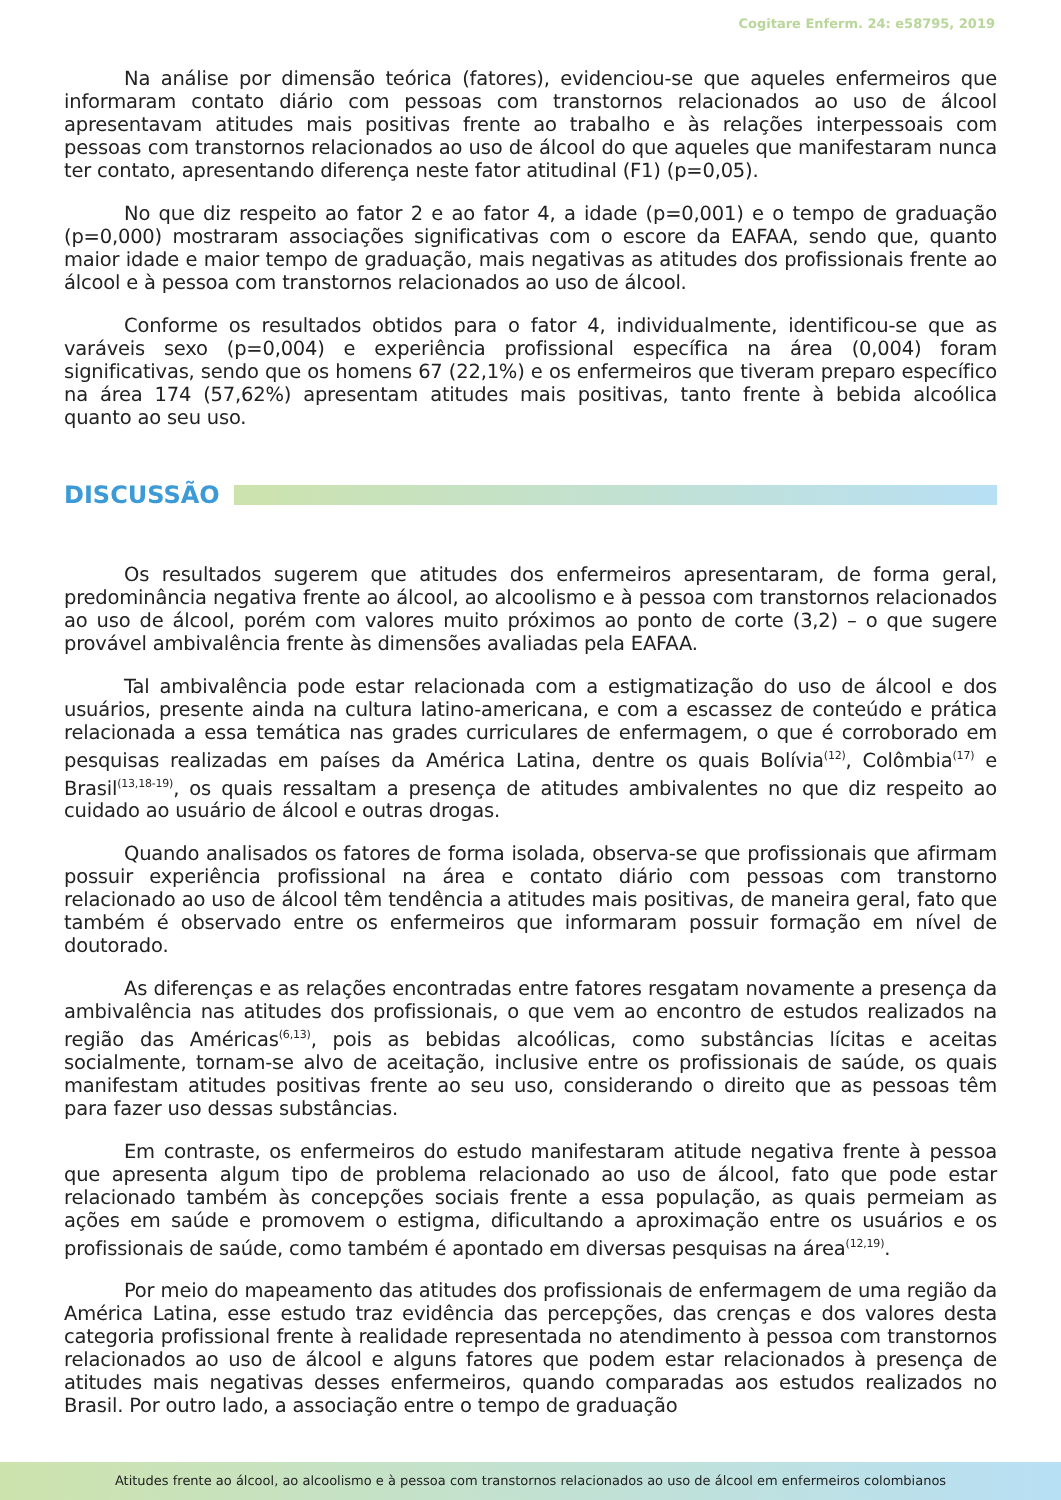Cogitare Enferm. 24: e58795, 2019
Na análise por dimensão teórica (fatores), evidenciou-se que aqueles enfermeiros que informaram contato diário com pessoas com transtornos relacionados ao uso de álcool apresentavam atitudes mais positivas frente ao trabalho e às relações interpessoais com pessoas com transtornos relacionados ao uso de álcool do que aqueles que manifestaram nunca ter contato, apresentando diferença neste fator atitudinal (F1) (p=0,05).
No que diz respeito ao fator 2 e ao fator 4, a idade (p=0,001) e o tempo de graduação (p=0,000) mostraram associações significativas com o escore da EAFAA, sendo que, quanto maior idade e maior tempo de graduação, mais negativas as atitudes dos profissionais frente ao álcool e à pessoa com transtornos relacionados ao uso de álcool.
Conforme os resultados obtidos para o fator 4, individualmente, identificou-se que as varáveis sexo (p=0,004) e experiência profissional específica na área (0,004) foram significativas, sendo que os homens 67 (22,1%) e os enfermeiros que tiveram preparo específico na área 174 (57,62%) apresentam atitudes mais positivas, tanto frente à bebida alcoólica quanto ao seu uso.
DISCUSSÃO
Os resultados sugerem que atitudes dos enfermeiros apresentaram, de forma geral, predominância negativa frente ao álcool, ao alcoolismo e à pessoa com transtornos relacionados ao uso de álcool, porém com valores muito próximos ao ponto de corte (3,2) – o que sugere provável ambivalência frente às dimensões avaliadas pela EAFAA.
Tal ambivalência pode estar relacionada com a estigmatização do uso de álcool e dos usuários, presente ainda na cultura latino-americana, e com a escassez de conteúdo e prática relacionada a essa temática nas grades curriculares de enfermagem, o que é corroborado em pesquisas realizadas em países da América Latina, dentre os quais Bolívia<sup>(12)</sup>, Colômbia<sup>(17)</sup> e Brasil<sup>(13,18-19)</sup>, os quais ressaltam a presença de atitudes ambivalentes no que diz respeito ao cuidado ao usuário de álcool e outras drogas.
Quando analisados os fatores de forma isolada, observa-se que profissionais que afirmam possuir experiência profissional na área e contato diário com pessoas com transtorno relacionado ao uso de álcool têm tendência a atitudes mais positivas, de maneira geral, fato que também é observado entre os enfermeiros que informaram possuir formação em nível de doutorado.
As diferenças e as relações encontradas entre fatores resgatam novamente a presença da ambivalência nas atitudes dos profissionais, o que vem ao encontro de estudos realizados na região das Américas<sup>(6,13)</sup>, pois as bebidas alcoólicas, como substâncias lícitas e aceitas socialmente, tornam-se alvo de aceitação, inclusive entre os profissionais de saúde, os quais manifestam atitudes positivas frente ao seu uso, considerando o direito que as pessoas têm para fazer uso dessas substâncias.
Em contraste, os enfermeiros do estudo manifestaram atitude negativa frente à pessoa que apresenta algum tipo de problema relacionado ao uso de álcool, fato que pode estar relacionado também às concepções sociais frente a essa população, as quais permeiam as ações em saúde e promovem o estigma, dificultando a aproximação entre os usuários e os profissionais de saúde, como também é apontado em diversas pesquisas na área<sup>(12,19)</sup>.
Por meio do mapeamento das atitudes dos profissionais de enfermagem de uma região da América Latina, esse estudo traz evidência das percepções, das crenças e dos valores desta categoria profissional frente à realidade representada no atendimento à pessoa com transtornos relacionados ao uso de álcool e alguns fatores que podem estar relacionados à presença de atitudes mais negativas desses enfermeiros, quando comparadas aos estudos realizados no Brasil. Por outro lado, a associação entre o tempo de graduação
Atitudes frente ao álcool, ao alcoolismo e à pessoa com transtornos relacionados ao uso de álcool em enfermeiros colombianos